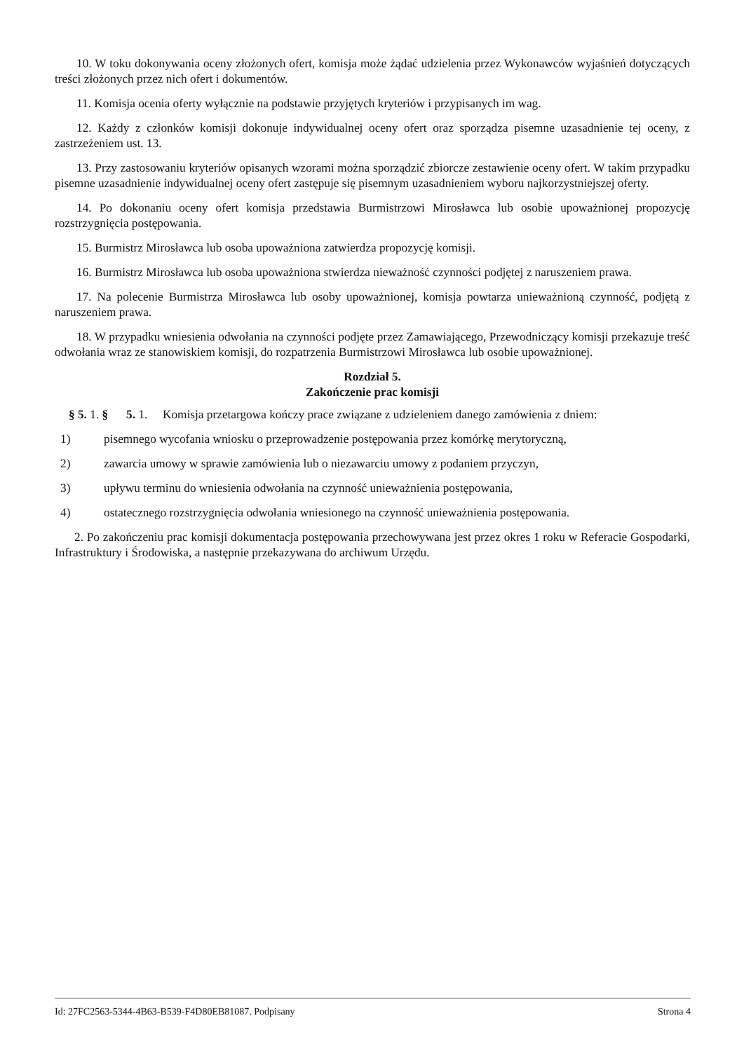10. W toku dokonywania oceny złożonych ofert, komisja może żądać udzielenia przez Wykonawców wyjaśnień dotyczących treści złożonych przez nich ofert i dokumentów.
11. Komisja ocenia oferty wyłącznie na podstawie przyjętych kryteriów i przypisanych im wag.
12. Każdy z członków komisji dokonuje indywidualnej oceny ofert oraz sporządza pisemne uzasadnienie tej oceny, z zastrzeżeniem ust. 13.
13. Przy zastosowaniu kryteriów opisanych wzorami można sporządzić zbiorcze zestawienie oceny ofert. W takim przypadku pisemne uzasadnienie indywidualnej oceny ofert zastępuje się pisemnym uzasadnieniem wyboru najkorzystniejszej oferty.
14. Po dokonaniu oceny ofert komisja przedstawia Burmistrzowi Mirosławca lub osobie upoważnionej propozycję rozstrzygnięcia postępowania.
15. Burmistrz Mirosławca lub osoba upoważniona zatwierdza propozycję komisji.
16. Burmistrz Mirosławca lub osoba upoważniona stwierdza nieważność czynności podjętej z naruszeniem prawa.
17. Na polecenie Burmistrza Mirosławca lub osoby upoważnionej, komisja powtarza unieważnioną czynność, podjętą z naruszeniem prawa.
18. W przypadku wniesienia odwołania na czynności podjęte przez Zamawiającego, Przewodniczący komisji przekazuje treść odwołania wraz ze stanowiskiem komisji, do rozpatrzenia Burmistrzowi Mirosławca lub osobie upoważnionej.
Rozdział 5.
Zakończenie prac komisji
§ 5. 1. § 5. 1. Komisja przetargowa kończy prace związane z udzieleniem danego zamówienia z dniem:
1) pisemnego wycofania wniosku o przeprowadzenie postępowania przez komórkę merytoryczną,
2) zawarcia umowy w sprawie zamówienia lub o niezawarciu umowy z podaniem przyczyn,
3) upływu terminu do wniesienia odwołania na czynność unieważnienia postępowania,
4) ostatecznego rozstrzygnięcia odwołania wniesionego na czynność unieważnienia postępowania.
2. Po zakończeniu prac komisji dokumentacja postępowania przechowywana jest przez okres 1 roku w Referacie Gospodarki, Infrastruktury i Środowiska, a następnie przekazywana do archiwum Urzędu.
Id: 27FC2563-5344-4B63-B539-F4D80EB81087. Podpisany Strona 4